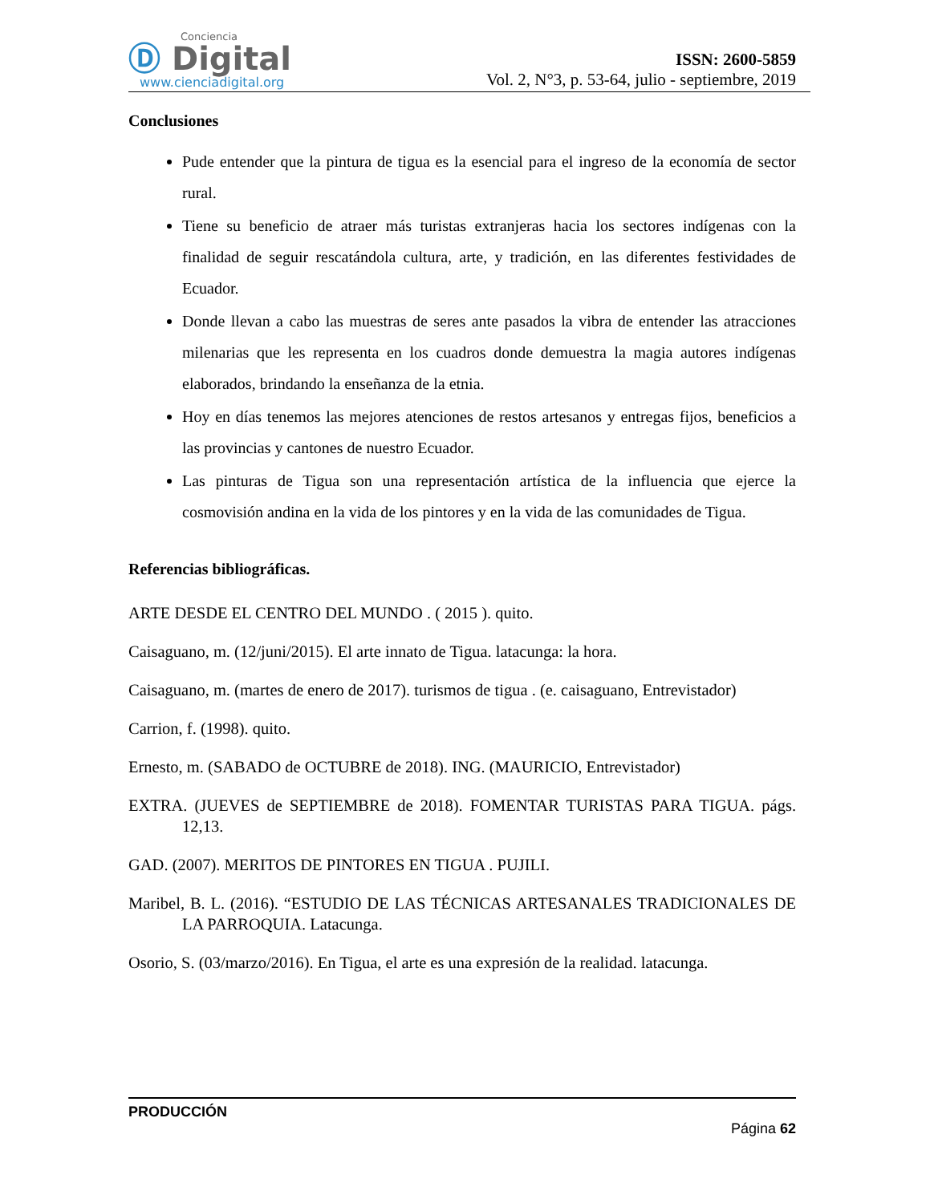Conciencia
Ⓓ Digital
www.cienciadigital.org
ISSN: 2600-5859
Vol. 2, N°3, p. 53-64, julio - septiembre, 2019
Conclusiones
Pude entender que la pintura de tigua es la esencial para el ingreso de la economía de sector rural.
Tiene su beneficio de atraer más turistas extranjeras hacia los sectores indígenas con la finalidad de seguir rescatándola cultura, arte, y tradición, en las diferentes festividades de Ecuador.
Donde llevan a cabo las muestras de seres ante pasados la vibra de entender las atracciones milenarias que les representa en los cuadros donde demuestra la magia autores indígenas elaborados, brindando la enseñanza de la etnia.
Hoy en días tenemos las mejores atenciones de restos artesanos y entregas fijos, beneficios a las provincias y cantones de nuestro Ecuador.
Las pinturas de Tigua son una representación artística de la influencia que ejerce la cosmovisión andina en la vida de los pintores y en la vida de las comunidades de Tigua.
Referencias bibliográficas.
ARTE DESDE EL CENTRO DEL MUNDO . ( 2015 ). quito.
Caisaguano, m. (12/juni/2015). El arte innato de Tigua. latacunga: la hora.
Caisaguano, m. (martes de enero de 2017). turismos de tigua . (e. caisaguano, Entrevistador)
Carrion, f. (1998). quito.
Ernesto, m. (SABADO de OCTUBRE de 2018). ING. (MAURICIO, Entrevistador)
EXTRA. (JUEVES de SEPTIEMBRE de 2018). FOMENTAR TURISTAS PARA TIGUA. págs. 12,13.
GAD. (2007). MERITOS DE PINTORES EN TIGUA . PUJILI.
Maribel, B. L. (2016). “ESTUDIO DE LAS TÉCNICAS ARTESANALES TRADICIONALES DE LA PARROQUIA. Latacunga.
Osorio, S. (03/marzo/2016). En Tigua, el arte es una expresión de la realidad. latacunga.
PRODUCCIÓN
Página 62